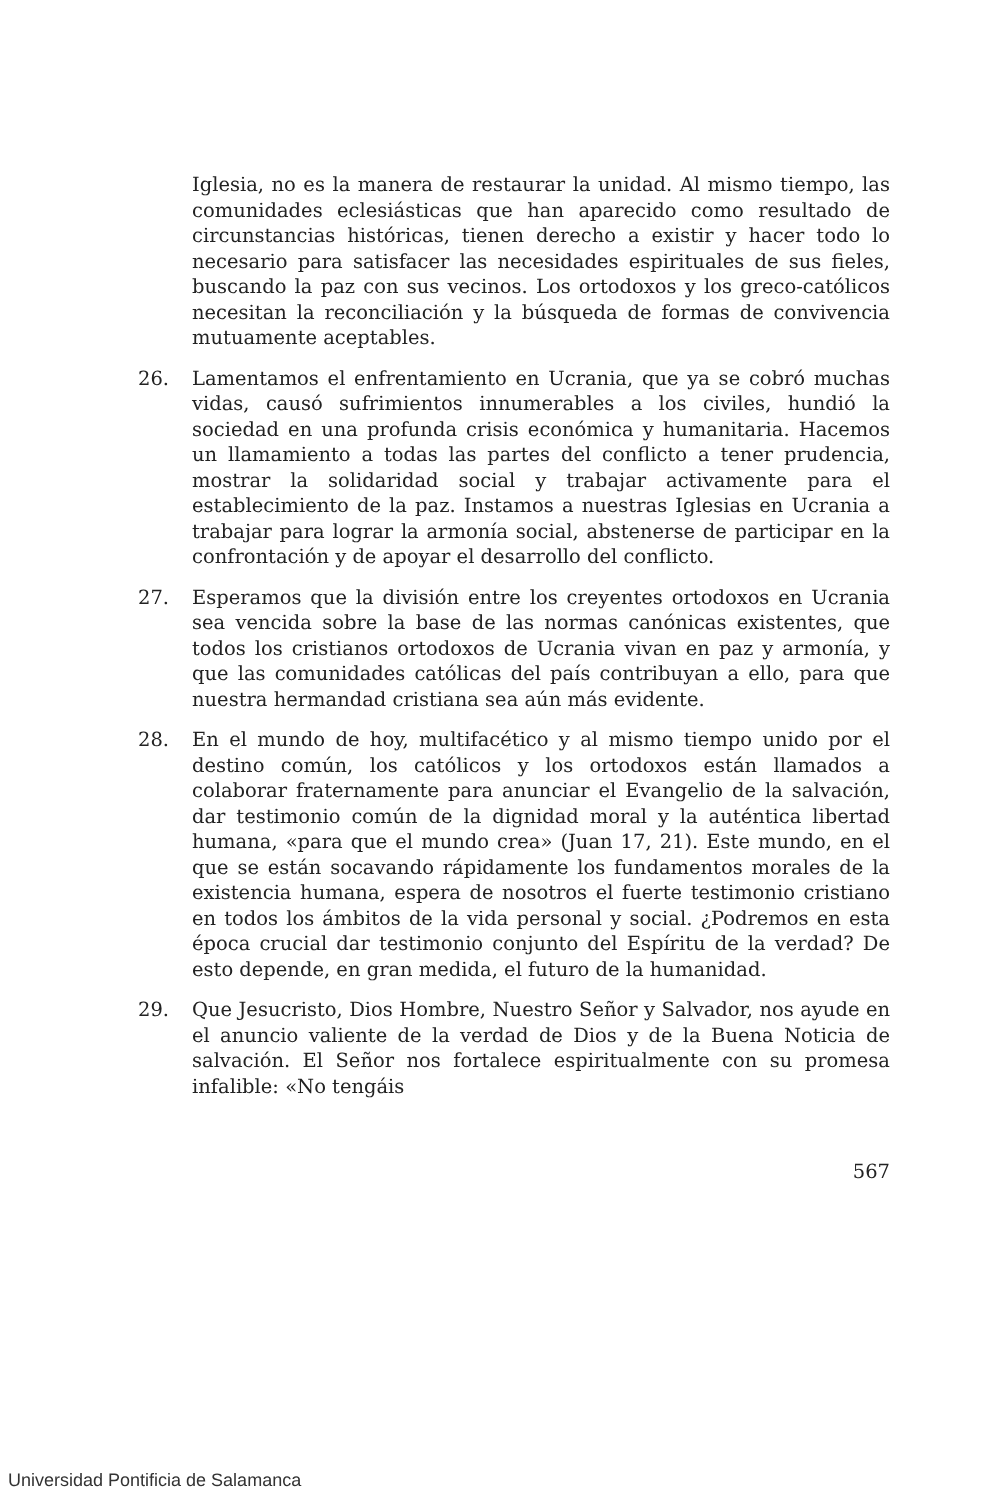Iglesia, no es la manera de restaurar la unidad. Al mismo tiempo, las comunidades eclesiásticas que han aparecido como resultado de circunstancias históricas, tienen derecho a existir y hacer todo lo necesario para satisfacer las necesidades espirituales de sus fieles, buscando la paz con sus vecinos. Los ortodoxos y los greco-católicos necesitan la reconciliación y la búsqueda de formas de convivencia mutuamente aceptables.
26. Lamentamos el enfrentamiento en Ucrania, que ya se cobró muchas vidas, causó sufrimientos innumerables a los civiles, hundió la sociedad en una profunda crisis económica y humanitaria. Hacemos un llamamiento a todas las partes del conflicto a tener prudencia, mostrar la solidaridad social y trabajar activamente para el establecimiento de la paz. Instamos a nuestras Iglesias en Ucrania a trabajar para lograr la armonía social, abstenerse de participar en la confrontación y de apoyar el desarrollo del conflicto.
27. Esperamos que la división entre los creyentes ortodoxos en Ucrania sea vencida sobre la base de las normas canónicas existentes, que todos los cristianos ortodoxos de Ucrania vivan en paz y armonía, y que las comunidades católicas del país contribuyan a ello, para que nuestra hermandad cristiana sea aún más evidente.
28. En el mundo de hoy, multifacético y al mismo tiempo unido por el destino común, los católicos y los ortodoxos están llamados a colaborar fraternamente para anunciar el Evangelio de la salvación, dar testimonio común de la dignidad moral y la auténtica libertad humana, «para que el mundo crea» (Juan 17, 21). Este mundo, en el que se están socavando rápidamente los fundamentos morales de la existencia humana, espera de nosotros el fuerte testimonio cristiano en todos los ámbitos de la vida personal y social. ¿Podremos en esta época crucial dar testimonio conjunto del Espíritu de la verdad? De esto depende, en gran medida, el futuro de la humanidad.
29. Que Jesucristo, Dios Hombre, Nuestro Señor y Salvador, nos ayude en el anuncio valiente de la verdad de Dios y de la Buena Noticia de salvación. El Señor nos fortalece espiritualmente con su promesa infalible: «No tengáis
567
Universidad Pontificia de Salamanca